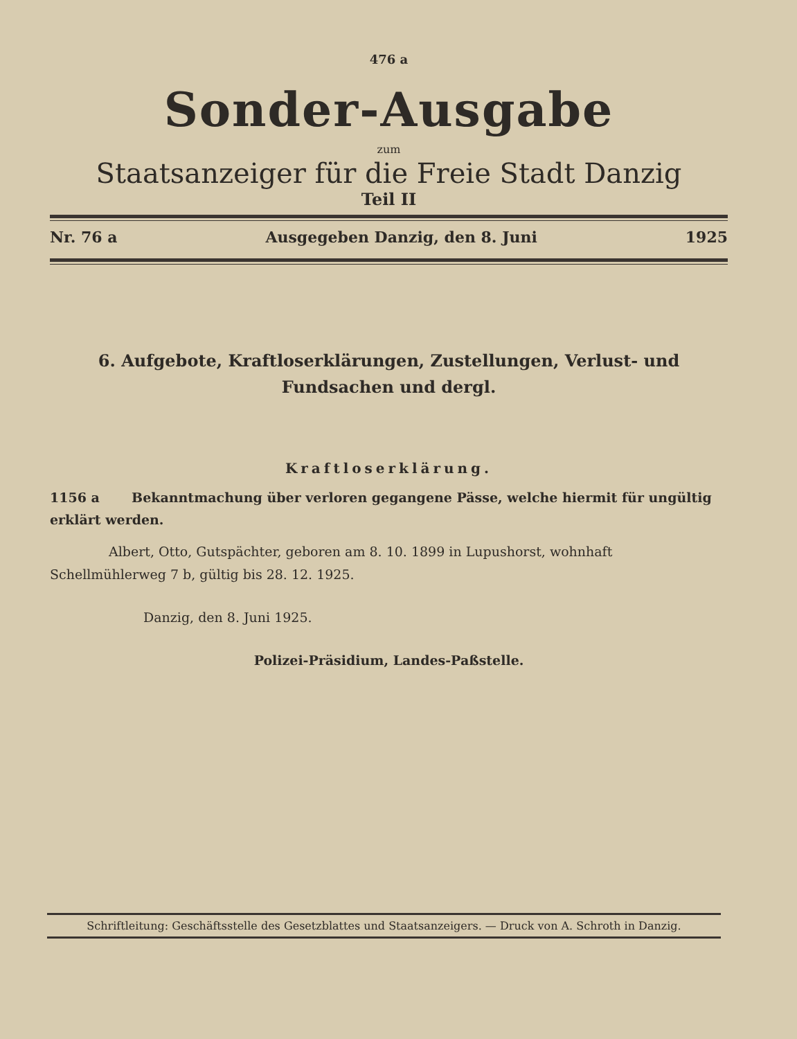476 a
Sonder-Ausgabe
zum
Staatsanzeiger für die Freie Stadt Danzig
Teil II
Nr. 76 a Ausgegeben Danzig, den 8. Juni 1925
6. Aufgebote, Kraftloserklärungen, Zustellungen, Verlust- und Fundsachen und dergl.
Kraftloserklärung.
1156 a Bekanntmachung über verloren gegangene Pässe, welche hiermit für ungültig erklärt werden.
Albert, Otto, Gutspächter, geboren am 8. 10. 1899 in Lupushorst, wohnhaft Schellmühlerweg 7 b, gültig bis 28. 12. 1925.
Danzig, den 8. Juni 1925.
Polizei-Präsidium, Landes-Paßstelle.
Schriftleitung: Geschäftsstelle des Gesetzblattes und Staatsanzeigers. — Druck von A. Schroth in Danzig.